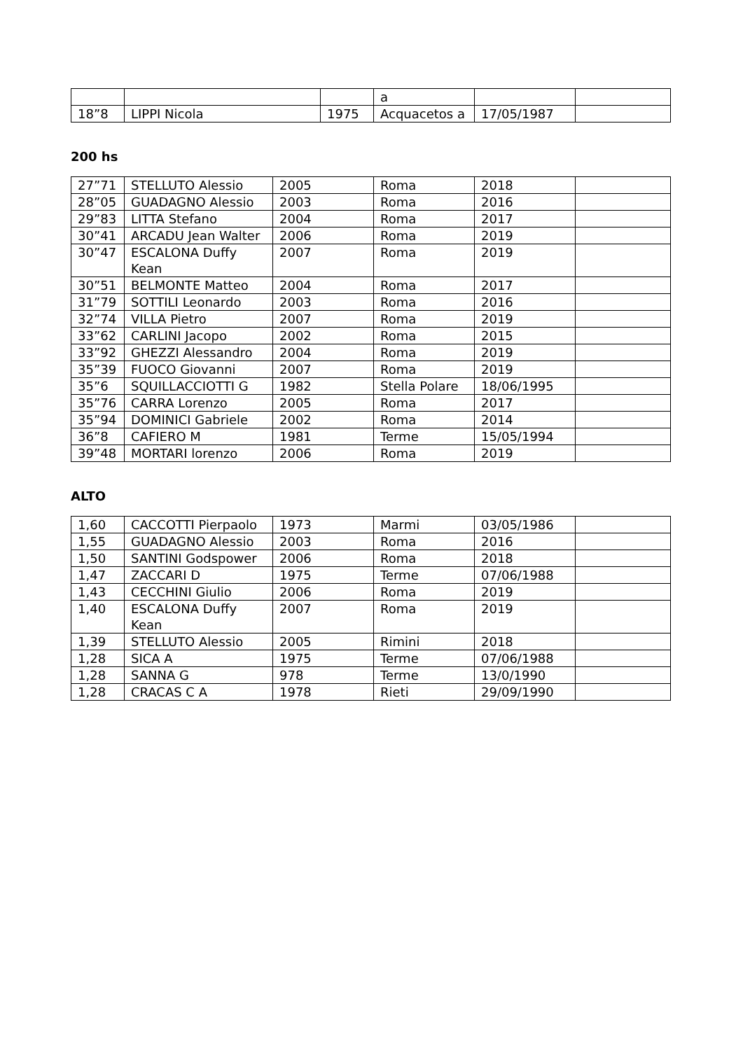| | | | a | | |
| 18”8 | LIPPI Nicola | 1975 | Acquacetos a | 17/05/1987 | |
200 hs
| 27”71 | STELLUTO Alessio | 2005 | Roma | 2018 | |
| 28”05 | GUADAGNO Alessio | 2003 | Roma | 2016 | |
| 29”83 | LITTA Stefano | 2004 | Roma | 2017 | |
| 30”41 | ARCADU Jean Walter | 2006 | Roma | 2019 | |
| 30”47 | ESCALONA Duffy Kean | 2007 | Roma | 2019 | |
| 30”51 | BELMONTE Matteo | 2004 | Roma | 2017 | |
| 31”79 | SOTTILI Leonardo | 2003 | Roma | 2016 | |
| 32”74 | VILLA Pietro | 2007 | Roma | 2019 | |
| 33”62 | CARLINI Jacopo | 2002 | Roma | 2015 | |
| 33”92 | GHEZZI Alessandro | 2004 | Roma | 2019 | |
| 35”39 | FUOCO Giovanni | 2007 | Roma | 2019 | |
| 35”6 | SQUILLACCIOTTI G | 1982 | Stella Polare | 18/06/1995 | |
| 35”76 | CARRA Lorenzo | 2005 | Roma | 2017 | |
| 35”94 | DOMINICI Gabriele | 2002 | Roma | 2014 | |
| 36”8 | CAFIERO M | 1981 | Terme | 15/05/1994 | |
| 39”48 | MORTARI lorenzo | 2006 | Roma | 2019 | |
ALTO
| 1,60 | CACCOTTI Pierpaolo | 1973 | Marmi | 03/05/1986 | |
| 1,55 | GUADAGNO Alessio | 2003 | Roma | 2016 | |
| 1,50 | SANTINI Godspower | 2006 | Roma | 2018 | |
| 1,47 | ZACCARI D | 1975 | Terme | 07/06/1988 | |
| 1,43 | CECCHINI Giulio | 2006 | Roma | 2019 | |
| 1,40 | ESCALONA Duffy Kean | 2007 | Roma | 2019 | |
| 1,39 | STELLUTO Alessio | 2005 | Rimini | 2018 | |
| 1,28 | SICA A | 1975 | Terme | 07/06/1988 | |
| 1,28 | SANNA G | 978 | Terme | 13/0/1990 | |
| 1,28 | CRACAS C A | 1978 | Rieti | 29/09/1990 | |